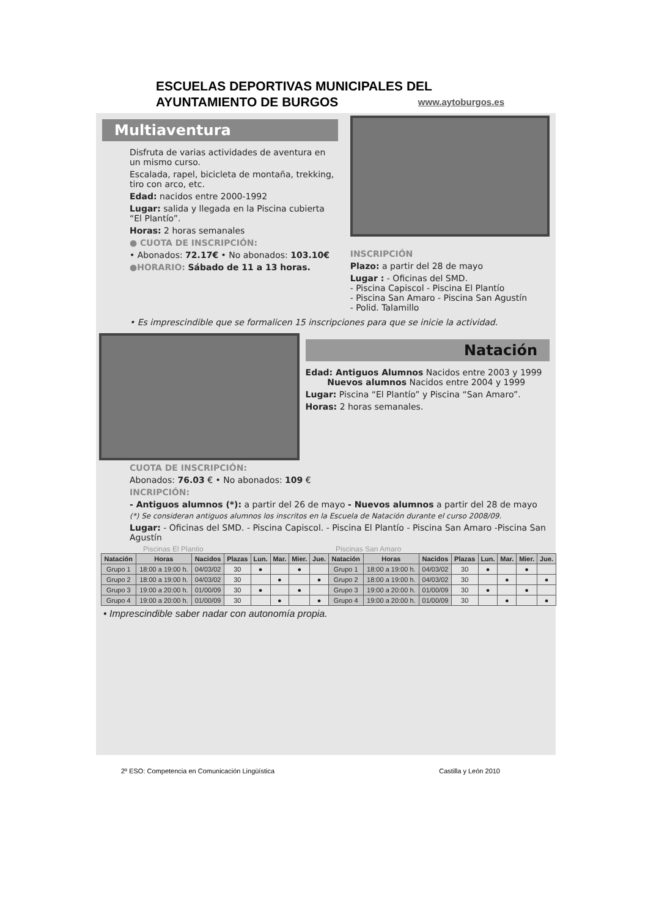ESCUELAS DEPORTIVAS MUNICIPALES DEL AYUNTAMIENTO DE BURGOS www.aytoburgos.es
Multiaventura
Disfruta de varias actividades de aventura en un mismo curso.
Escalada, rapel, bicicleta de montaña, trekking, tiro con arco, etc.
Edad: nacidos entre 2000-1992
Lugar: salida y llegada en la Piscina cubierta “El Plantío”.
Horas: 2 horas semanales
● CUOTA DE INSCRIPCIÓN:
• Abonados: 72.17€ • No abonados: 103.10€
●HORARIO: Sábado de 11 a 13 horas.
INSCRIPCIÓN
Plazo: a partir del 28 de mayo
Lugar : - Oficinas del SMD.
- Piscina Capiscol - Piscina El Plantío
- Piscina San Amaro - Piscina San Agustín
- Polid. Talamillo
• Es imprescindible que se formalicen 15 inscripciones para que se inicie la actividad.
Natación
Edad: Antiguos Alumnos Nacidos entre 2003 y 1999
Nuevos alumnos Nacidos entre 2004 y 1999
Lugar: Piscina “El Plantío” y Piscina “San Amaro”.
Horas: 2 horas semanales.
CUOTA DE INSCRIPCIÓN:
Abonados: 76.03 € • No abonados: 109 €
INCRIPCIÓN:
- Antiguos alumnos (*): a partir del 26 de mayo - Nuevos alumnos a partir del 28 de mayo
(*) Se consideran antiguos alumnos los inscritos en la Escuela de Natación durante el curso 2008/09.
Lugar: - Oficinas del SMD. - Piscina Capiscol. - Piscina El Plantío - Piscina San Amaro -Piscina San Agustín
Piscinas El Plantio Piscinas San Amaro
| Natación | Horas | Nacidos | Plazas | Lun. | Mar. | Mier. | Jue. | Natación | Horas | Nacidos | Plazas | Lun. | Mar. | Mier. | Jue. |
| --- | --- | --- | --- | --- | --- | --- | --- | --- | --- | --- | --- | --- | --- | --- | --- |
| Grupo 1 | 18:00 a 19:00 h. | 04/03/02 | 30 | ● | | ● | | Grupo 1 | 18:00 a 19:00 h. | 04/03/02 | 30 | ● | | ● | |
| Grupo 2 | 18:00 a 19:00 h. | 04/03/02 | 30 | | ● | | ● | Grupo 2 | 18:00 a 19:00 h. | 04/03/02 | 30 | | ● | | ● |
| Grupo 3 | 19:00 a 20:00 h. | 01/00/09 | 30 | ● | | ● | | Grupo 3 | 19:00 a 20:00 h. | 01/00/09 | 30 | ● | | ● | |
| Grupo 4 | 19:00 a 20:00 h. | 01/00/09 | 30 | | ● | | ● | Grupo 4 | 19:00 a 20:00 h. | 01/00/09 | 30 | | ● | | ● |
• Imprescindible saber nadar con autonomía propia.
2º ESO: Competencia en Comunicación Lingüística Castilla y León 2010